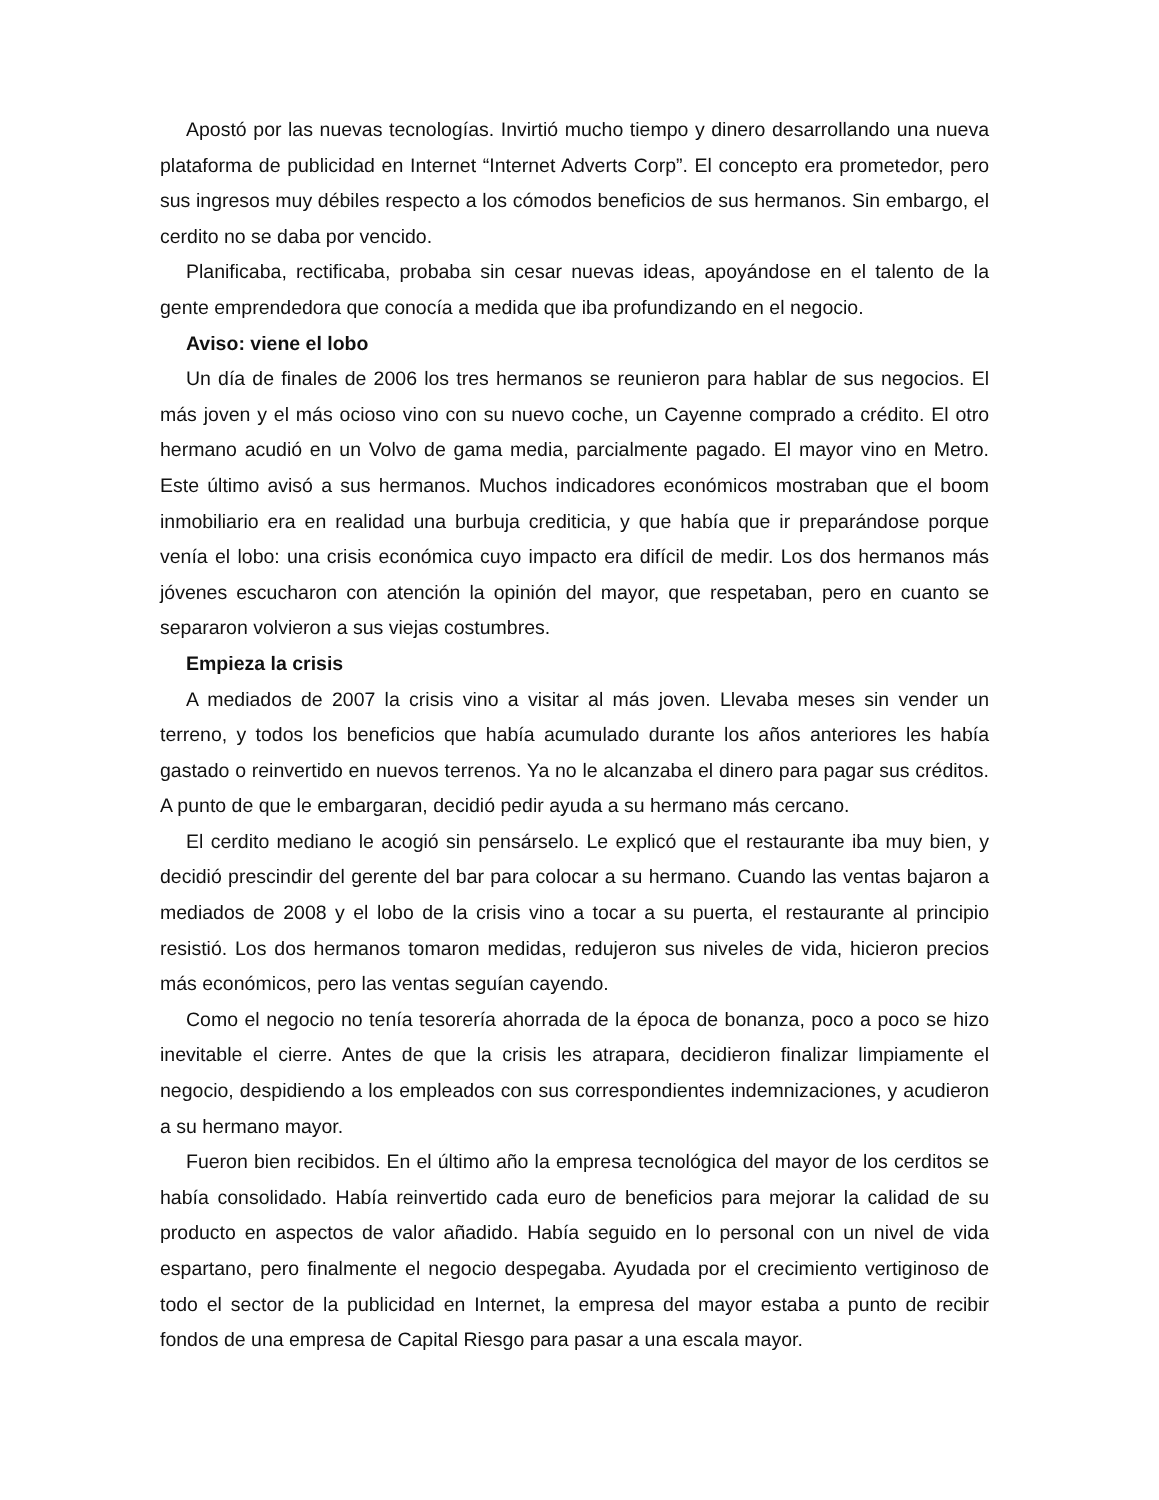Apostó por las nuevas tecnologías. Invirtió mucho tiempo y dinero desarrollando una nueva plataforma de publicidad en Internet “Internet Adverts Corp”. El concepto era prometedor, pero sus ingresos muy débiles respecto a los cómodos beneficios de sus hermanos. Sin embargo, el cerdito no se daba por vencido.
Planificaba, rectificaba, probaba sin cesar nuevas ideas, apoyándose en el talento de la gente emprendedora que conocía a medida que iba profundizando en el negocio.
Aviso: viene el lobo
Un día de finales de 2006 los tres hermanos se reunieron para hablar de sus negocios. El más joven y el más ocioso vino con su nuevo coche, un Cayenne comprado a crédito. El otro hermano acudió en un Volvo de gama media, parcialmente pagado. El mayor vino en Metro. Este último avisó a sus hermanos. Muchos indicadores económicos mostraban que el boom inmobiliario era en realidad una burbuja crediticia, y que había que ir preparándose porque venía el lobo: una crisis económica cuyo impacto era difícil de medir. Los dos hermanos más jóvenes escucharon con atención la opinión del mayor, que respetaban, pero en cuanto se separaron volvieron a sus viejas costumbres.
Empieza la crisis
A mediados de 2007 la crisis vino a visitar al más joven. Llevaba meses sin vender un terreno, y todos los beneficios que había acumulado durante los años anteriores les había gastado o reinvertido en nuevos terrenos. Ya no le alcanzaba el dinero para pagar sus créditos. A punto de que le embargaran, decidió pedir ayuda a su hermano más cercano.
El cerdito mediano le acogió sin pensárselo. Le explicó que el restaurante iba muy bien, y decidió prescindir del gerente del bar para colocar a su hermano. Cuando las ventas bajaron a mediados de 2008 y el lobo de la crisis vino a tocar a su puerta, el restaurante al principio resistió. Los dos hermanos tomaron medidas, redujeron sus niveles de vida, hicieron precios más económicos, pero las ventas seguían cayendo.
Como el negocio no tenía tesorería ahorrada de la época de bonanza, poco a poco se hizo inevitable el cierre. Antes de que la crisis les atrapara, decidieron finalizar limpiamente el negocio, despidiendo a los empleados con sus correspondientes indemnizaciones, y acudieron a su hermano mayor.
Fueron bien recibidos. En el último año la empresa tecnológica del mayor de los cerditos se había consolidado. Había reinvertido cada euro de beneficios para mejorar la calidad de su producto en aspectos de valor añadido. Había seguido en lo personal con un nivel de vida espartano, pero finalmente el negocio despegaba. Ayudada por el crecimiento vertiginoso de todo el sector de la publicidad en Internet, la empresa del mayor estaba a punto de recibir fondos de una empresa de Capital Riesgo para pasar a una escala mayor.